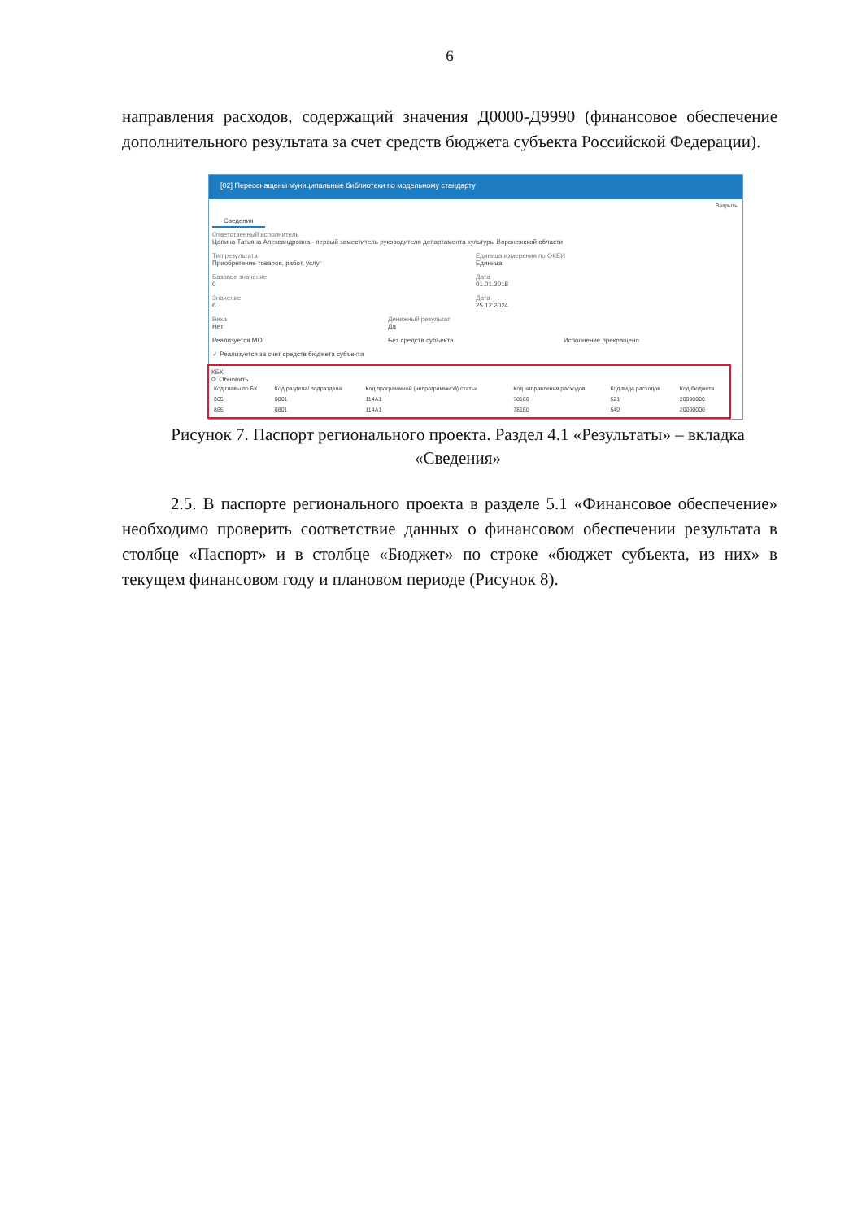6
направления расходов, содержащий значения Д0000-Д9990 (финансовое обеспечение дополнительного результата за счет средств бюджета субъекта Российской Федерации).
[02] Переоснащены муниципальные библиотеки по модельному стандарту
Закрыть
Сведения
Ответственный исполнитель
Цапина Татьяна Александровна - первый заместитель руководителя департамента культуры Воронежской области
Тип результата
Приобретение товаров, работ, услуг
Единица измерения по ОКЕИ
Единица
Базовое значение
0
Дата
01.01.2018
Значение
6
Дата
25.12.2024
Веха
Нет
Денежный результат
Да
Реализуется МО Без средств субъекта Исполнение прекращено
✓ Реализуется за счет средств бюджета субъекта
КБК
⟳ Обновить
| Код главы по БК | Код раздела/ подраздела | Код программной (непрограммной) статьи | Код направления расходов | Код вида расходов | Код бюджета |
| --- | --- | --- | --- | --- | --- |
| 865 | 0801 | 114A1 | 78160 | 521 | 20000000 |
| 865 | 0801 | 114A1 | 78160 | 540 | 20000000 |
Рисунок 7. Паспорт регионального проекта. Раздел 4.1 «Результаты» – вкладка «Сведения»
2.5. В паспорте регионального проекта в разделе 5.1 «Финансовое обеспечение» необходимо проверить соответствие данных о финансовом обеспечении результата в столбце «Паспорт» и в столбце «Бюджет» по строке «бюджет субъекта, из них» в текущем финансовом году и плановом периоде (Рисунок 8).